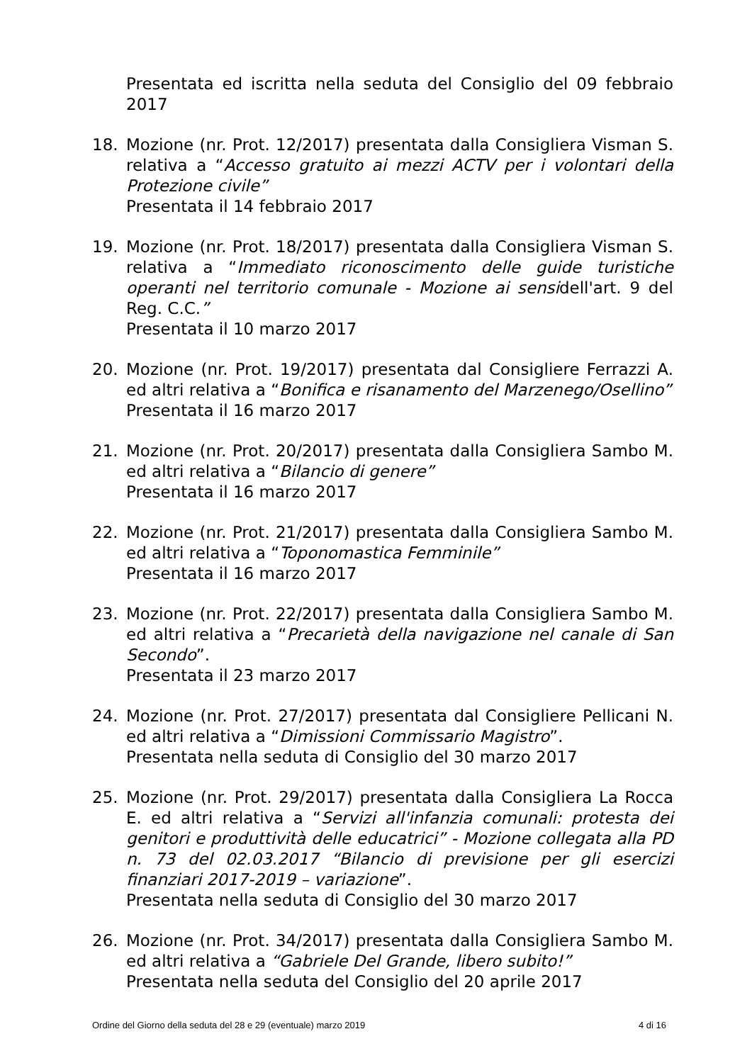Presentata ed iscritta nella seduta del Consiglio del 09 febbraio 2017
18. Mozione (nr. Prot. 12/2017) presentata dalla Consigliera Visman S. relativa a “Accesso gratuito ai mezzi ACTV per i volontari della Protezione civile”
Presentata il 14 febbraio 2017
19. Mozione (nr. Prot. 18/2017) presentata dalla Consigliera Visman S. relativa a “Immediato riconoscimento delle guide turistiche operanti nel territorio comunale - Mozione ai sensidell'art. 9 del Reg. C.C.”
Presentata il 10 marzo 2017
20. Mozione (nr. Prot. 19/2017) presentata dal Consigliere Ferrazzi A. ed altri relativa a “Bonifica e risanamento del Marzenego/Osellino”
Presentata il 16 marzo 2017
21. Mozione (nr. Prot. 20/2017) presentata dalla Consigliera Sambo M. ed altri relativa a “Bilancio di genere”
Presentata il 16 marzo 2017
22. Mozione (nr. Prot. 21/2017) presentata dalla Consigliera Sambo M. ed altri relativa a “Toponomastica Femminile”
Presentata il 16 marzo 2017
23. Mozione (nr. Prot. 22/2017) presentata dalla Consigliera Sambo M. ed altri relativa a “Precarietà della navigazione nel canale di San Secondo”.
Presentata il 23 marzo 2017
24. Mozione (nr. Prot. 27/2017) presentata dal Consigliere Pellicani N. ed altri relativa a “Dimissioni Commissario Magistro”.
Presentata nella seduta di Consiglio del 30 marzo 2017
25. Mozione (nr. Prot. 29/2017) presentata dalla Consigliera La Rocca E. ed altri relativa a “Servizi all'infanzia comunali: protesta dei genitori e produttività delle educatrici” - Mozione collegata alla PD n. 73 del 02.03.2017 “Bilancio di previsione per gli esercizi finanziari 2017-2019 – variazione”.
Presentata nella seduta di Consiglio del 30 marzo 2017
26. Mozione (nr. Prot. 34/2017) presentata dalla Consigliera Sambo M. ed altri relativa a “Gabriele Del Grande, libero subito!”
Presentata nella seduta del Consiglio del 20 aprile 2017
Ordine del Giorno della seduta del 28 e 29 (eventuale) marzo 2019 4 di 16